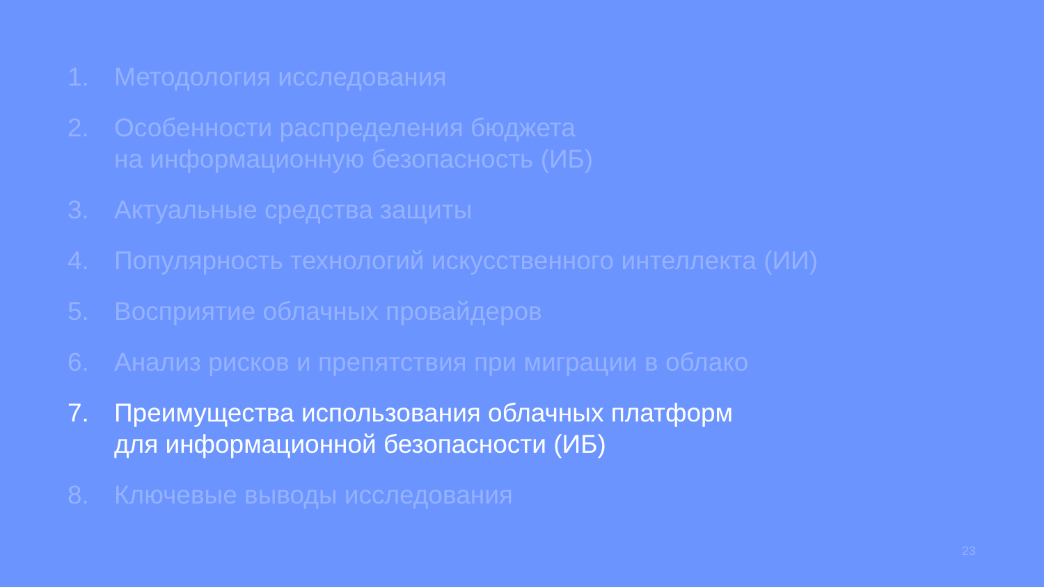1. Методология исследования
2. Особенности распределения бюджета
на информационную безопасность (ИБ)
3. Актуальные средства защиты
4. Популярность технологий искусственного интеллекта (ИИ)
5. Восприятие облачных провайдеров
6. Анализ рисков и препятствия при миграции в облако
7. Преимущества использования облачных платформ
для информационной безопасности (ИБ)
8. Ключевые выводы исследования
23